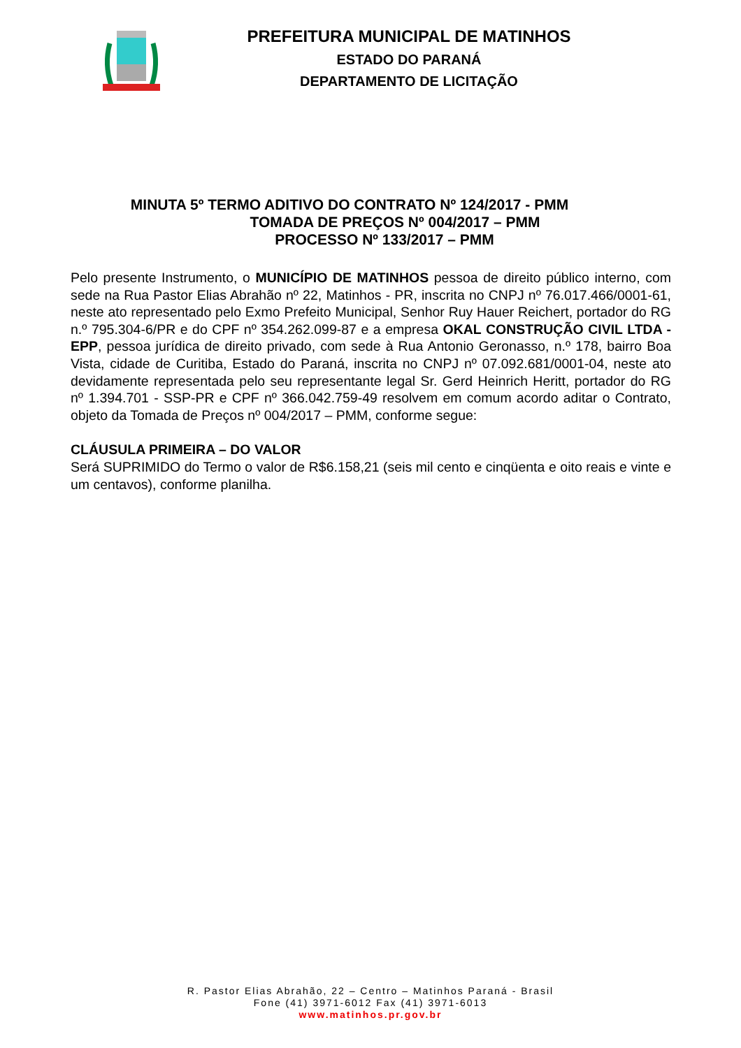PREFEITURA MUNICIPAL DE MATINHOS
ESTADO DO PARANÁ
DEPARTAMENTO DE LICITAÇÃO
MINUTA 5º TERMO ADITIVO DO CONTRATO Nº 124/2017 - PMM
TOMADA DE PREÇOS Nº 004/2017 – PMM
PROCESSO Nº 133/2017 – PMM
Pelo presente Instrumento, o MUNICÍPIO DE MATINHOS pessoa de direito público interno, com sede na Rua Pastor Elias Abrahão nº 22, Matinhos - PR, inscrita no CNPJ nº 76.017.466/0001-61, neste ato representado pelo Exmo Prefeito Municipal, Senhor Ruy Hauer Reichert, portador do RG n.º 795.304-6/PR e do CPF nº 354.262.099-87 e a empresa OKAL CONSTRUÇÃO CIVIL LTDA - EPP, pessoa jurídica de direito privado, com sede à Rua Antonio Geronasso, n.º 178, bairro Boa Vista, cidade de Curitiba, Estado do Paraná, inscrita no CNPJ nº 07.092.681/0001-04, neste ato devidamente representada pelo seu representante legal Sr. Gerd Heinrich Heritt, portador do RG nº 1.394.701 - SSP-PR e CPF nº 366.042.759-49 resolvem em comum acordo aditar o Contrato, objeto da Tomada de Preços nº 004/2017 – PMM, conforme segue:
CLÁUSULA PRIMEIRA – DO VALOR
Será SUPRIMIDO do Termo o valor de R$6.158,21 (seis mil cento e cinqüenta e oito reais e vinte e um centavos), conforme planilha.
R. Pastor Elias Abrahão, 22 – Centro – Matinhos Paraná - Brasil
Fone (41) 3971-6012 Fax (41) 3971-6013
www.matinhos.pr.gov.br